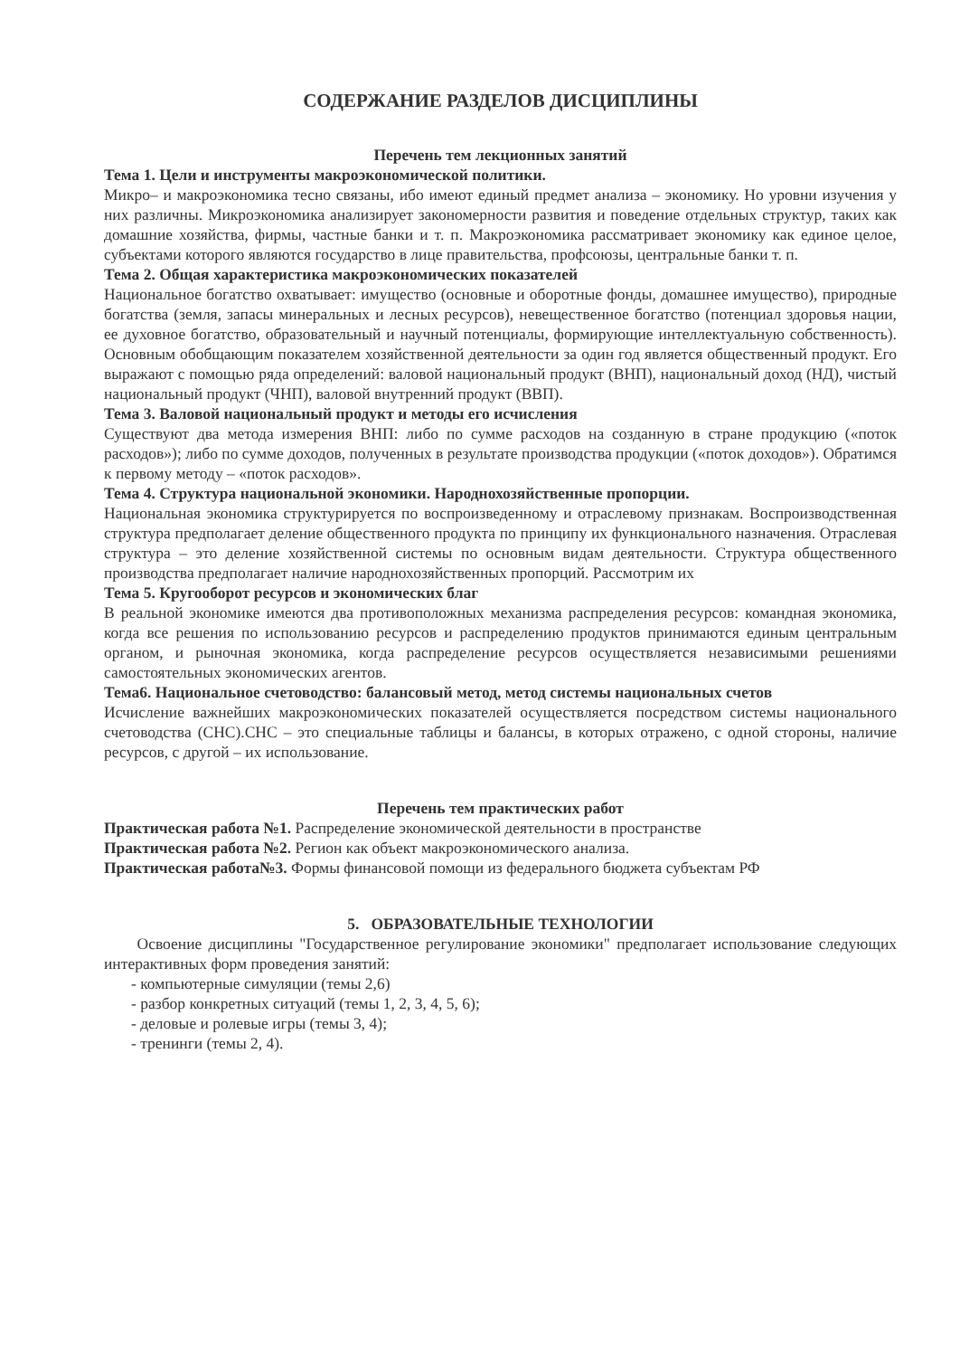СОДЕРЖАНИЕ РАЗДЕЛОВ ДИСЦИПЛИНЫ
Перечень тем лекционных занятий
Тема 1. Цели и инструменты макроэкономической политики.
Микро– и макроэкономика тесно связаны, ибо имеют единый предмет анализа – экономику. Но уровни изучения у них различны. Микроэкономика анализирует закономерности развития и поведение отдельных структур, таких как домашние хозяйства, фирмы, частные банки и т. п. Макроэкономика рассматривает экономику как единое целое, субъектами которого являются государство в лице правительства, профсоюзы, центральные банки т. п.
Тема 2. Общая характеристика макроэкономических показателей
Национальное богатство охватывает: имущество (основные и оборотные фонды, домашнее имущество), природные богатства (земля, запасы минеральных и лесных ресурсов), невещественное богатство (потенциал здоровья нации, ее духовное богатство, образовательный и научный потенциалы, формирующие интеллектуальную собственность). Основным обобщающим показателем хозяйственной деятельности за один год является общественный продукт. Его выражают с помощью ряда определений: валовой национальный продукт (ВНП), национальный доход (НД), чистый национальный продукт (ЧНП), валовой внутренний продукт (ВВП).
Тема 3. Валовой национальный продукт и методы его исчисления
Существуют два метода измерения ВНП: либо по сумме расходов на созданную в стране продукцию («поток расходов»); либо по сумме доходов, полученных в результате производства продукции («поток доходов»). Обратимся к первому методу – «поток расходов».
Тема 4. Структура национальной экономики. Народнохозяйственные пропорции.
Национальная экономика структурируется по воспроизведенному и отраслевому признакам. Воспроизводственная структура предполагает деление общественного продукта по принципу их функционального назначения. Отраслевая структура – это деление хозяйственной системы по основным видам деятельности. Структура общественного производства предполагает наличие народнохозяйственных пропорций. Рассмотрим их
Тема 5. Кругооборот ресурсов и экономических благ
В реальной экономике имеются два противоположных механизма распределения ресурсов: командная экономика, когда все решения по использованию ресурсов и распределению продуктов принимаются единым центральным органом, и рыночная экономика, когда распределение ресурсов осуществляется независимыми решениями самостоятельных экономических агентов.
Тема6. Национальное счетоводство: балансовый метод, метод системы национальных счетов
Исчисление важнейших макроэкономических показателей осуществляется посредством системы национального счетоводства (СНС).СНС – это специальные таблицы и балансы, в которых отражено, с одной стороны, наличие ресурсов, с другой – их использование.
Перечень тем практических работ
Практическая работа №1. Распределение экономической деятельности в пространстве
Практическая работа №2. Регион как объект макроэкономического анализа.
Практическая работа№3. Формы финансовой помощи из федерального бюджета субъектам РФ
5. ОБРАЗОВАТЕЛЬНЫЕ ТЕХНОЛОГИИ
Освоение дисциплины "Государственное регулирование экономики" предполагает использование следующих интерактивных форм проведения занятий:
- компьютерные симуляции (темы 2,6)
- разбор конкретных ситуаций (темы 1, 2, 3, 4, 5, 6);
- деловые и ролевые игры (темы 3, 4);
- тренинги (темы 2, 4).